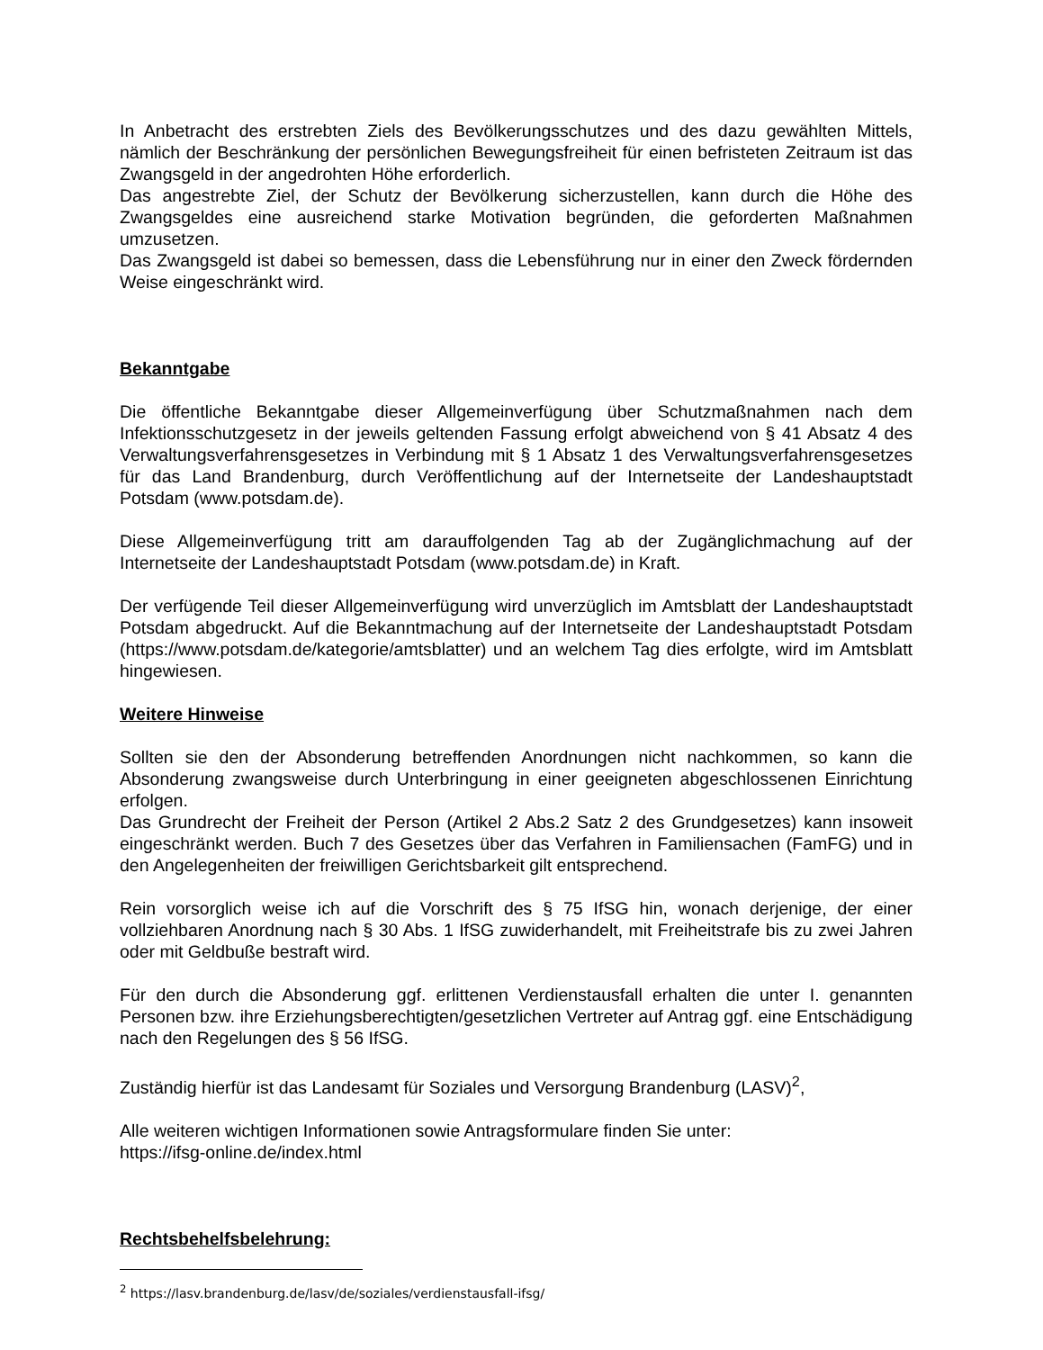In Anbetracht des erstrebten Ziels des Bevölkerungsschutzes und des dazu gewählten Mittels, nämlich der Beschränkung der persönlichen Bewegungsfreiheit für einen befristeten Zeitraum ist das Zwangsgeld in der angedrohten Höhe erforderlich.
Das angestrebte Ziel, der Schutz der Bevölkerung sicherzustellen, kann durch die Höhe des Zwangsgeldes eine ausreichend starke Motivation begründen, die geforderten Maßnahmen umzusetzen.
Das Zwangsgeld ist dabei so bemessen, dass die Lebensführung nur in einer den Zweck fördernden Weise eingeschränkt wird.
Bekanntgabe
Die öffentliche Bekanntgabe dieser Allgemeinverfügung über Schutzmaßnahmen nach dem Infektionsschutzgesetz in der jeweils geltenden Fassung erfolgt abweichend von § 41 Absatz 4 des Verwaltungsverfahrensgesetzes in Verbindung mit § 1 Absatz 1 des Verwaltungsverfahrensgesetzes für das Land Brandenburg, durch Veröffentlichung auf der Internetseite der Landeshauptstadt Potsdam (www.potsdam.de).
Diese Allgemeinverfügung tritt am darauffolgenden Tag ab der Zugänglichmachung auf der Internetseite der Landeshauptstadt Potsdam (www.potsdam.de) in Kraft.
Der verfügende Teil dieser Allgemeinverfügung wird unverzüglich im Amtsblatt der Landeshauptstadt Potsdam abgedruckt. Auf die Bekanntmachung auf der Internetseite der Landeshauptstadt Potsdam (https://www.potsdam.de/kategorie/amtsblatter) und an welchem Tag dies erfolgte, wird im Amtsblatt hingewiesen.
Weitere Hinweise
Sollten sie den der Absonderung betreffenden Anordnungen nicht nachkommen, so kann die Absonderung zwangsweise durch Unterbringung in einer geeigneten abgeschlossenen Einrichtung erfolgen.
Das Grundrecht der Freiheit der Person (Artikel 2 Abs.2 Satz 2 des Grundgesetzes) kann insoweit eingeschränkt werden. Buch 7 des Gesetzes über das Verfahren in Familiensachen (FamFG) und in den Angelegenheiten der freiwilligen Gerichtsbarkeit gilt entsprechend.
Rein vorsorglich weise ich auf die Vorschrift des § 75 IfSG hin, wonach derjenige, der einer vollziehbaren Anordnung nach § 30 Abs. 1 IfSG zuwiderhandelt, mit Freiheitstrafe bis zu zwei Jahren oder mit Geldbuße bestraft wird.
Für den durch die Absonderung ggf. erlittenen Verdienstausfall erhalten die unter I. genannten Personen bzw. ihre Erziehungsberechtigten/gesetzlichen Vertreter auf Antrag ggf. eine Entschädigung nach den Regelungen des § 56 IfSG.
Zuständig hierfür ist das Landesamt für Soziales und Versorgung Brandenburg (LASV)<sup>2</sup>,
Alle weiteren wichtigen Informationen sowie Antragsformulare finden Sie unter:
https://ifsg-online.de/index.html
Rechtsbehelfsbelehrung:
<sup>2</sup> https://lasv.brandenburg.de/lasv/de/soziales/verdienstausfall-ifsg/